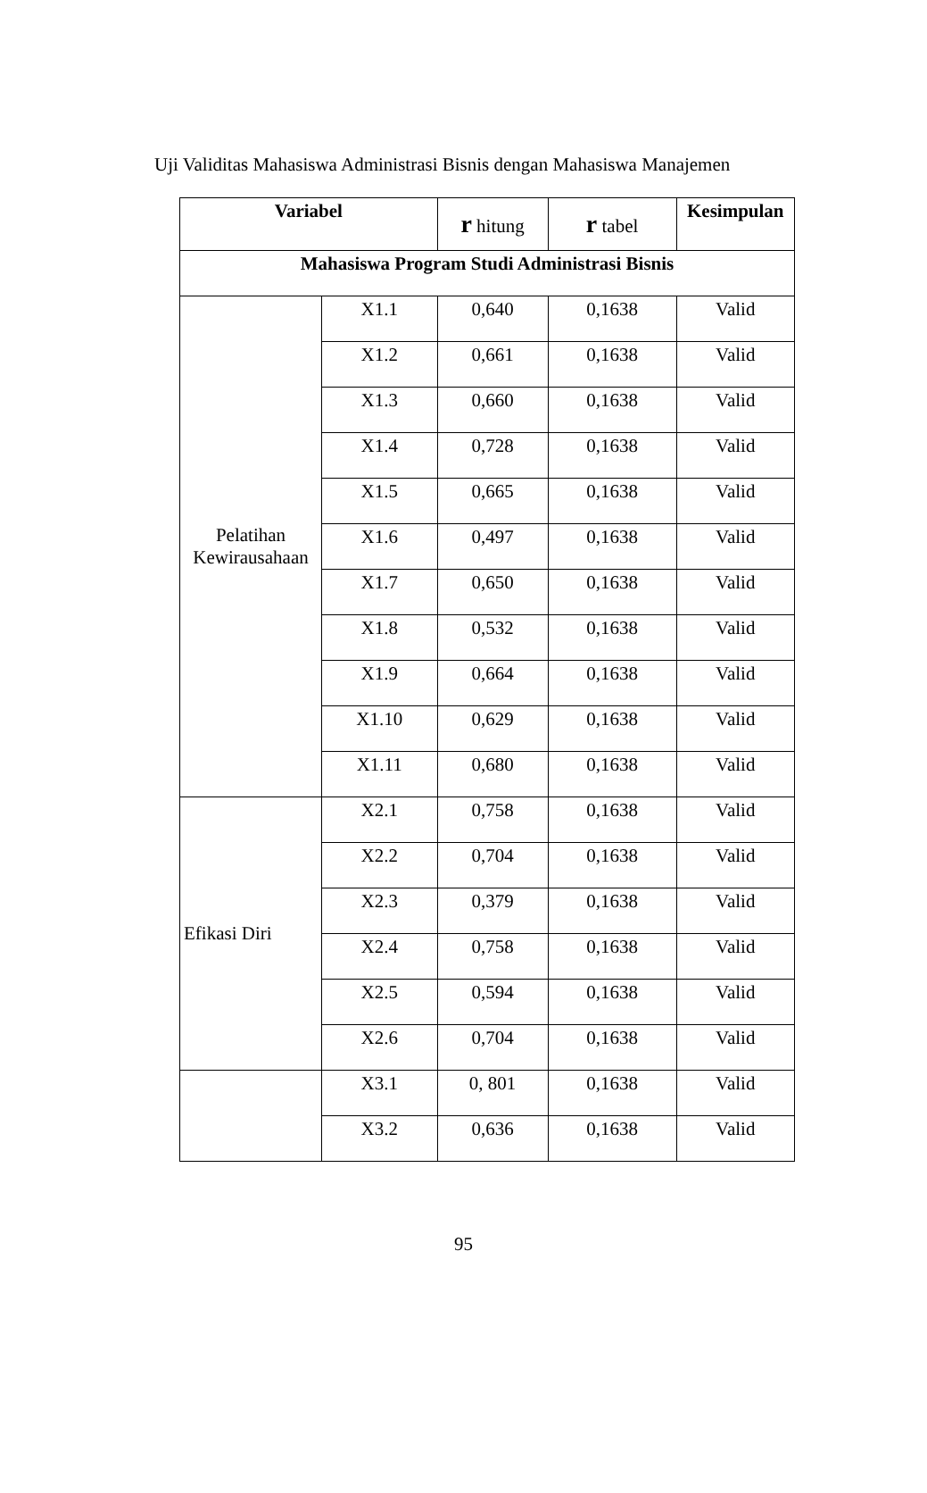Uji Validitas Mahasiswa Administrasi Bisnis dengan Mahasiswa Manajemen
| Variabel | | r hitung | r tabel | Kesimpulan |
| Mahasiswa Program Studi Administrasi Bisnis | | | | |
| Pelatihan Kewirausahaan | X1.1 | 0,640 | 0,1638 | Valid |
| | X1.2 | 0,661 | 0,1638 | Valid |
| | X1.3 | 0,660 | 0,1638 | Valid |
| | X1.4 | 0,728 | 0,1638 | Valid |
| | X1.5 | 0,665 | 0,1638 | Valid |
| | X1.6 | 0,497 | 0,1638 | Valid |
| | X1.7 | 0,650 | 0,1638 | Valid |
| | X1.8 | 0,532 | 0,1638 | Valid |
| | X1.9 | 0,664 | 0,1638 | Valid |
| | X1.10 | 0,629 | 0,1638 | Valid |
| | X1.11 | 0,680 | 0,1638 | Valid |
| Efikasi Diri | X2.1 | 0,758 | 0,1638 | Valid |
| | X2.2 | 0,704 | 0,1638 | Valid |
| | X2.3 | 0,379 | 0,1638 | Valid |
| | X2.4 | 0,758 | 0,1638 | Valid |
| | X2.5 | 0,594 | 0,1638 | Valid |
| | X2.6 | 0,704 | 0,1638 | Valid |
| | X3.1 | 0, 801 | 0,1638 | Valid |
| | X3.2 | 0,636 | 0,1638 | Valid |
95